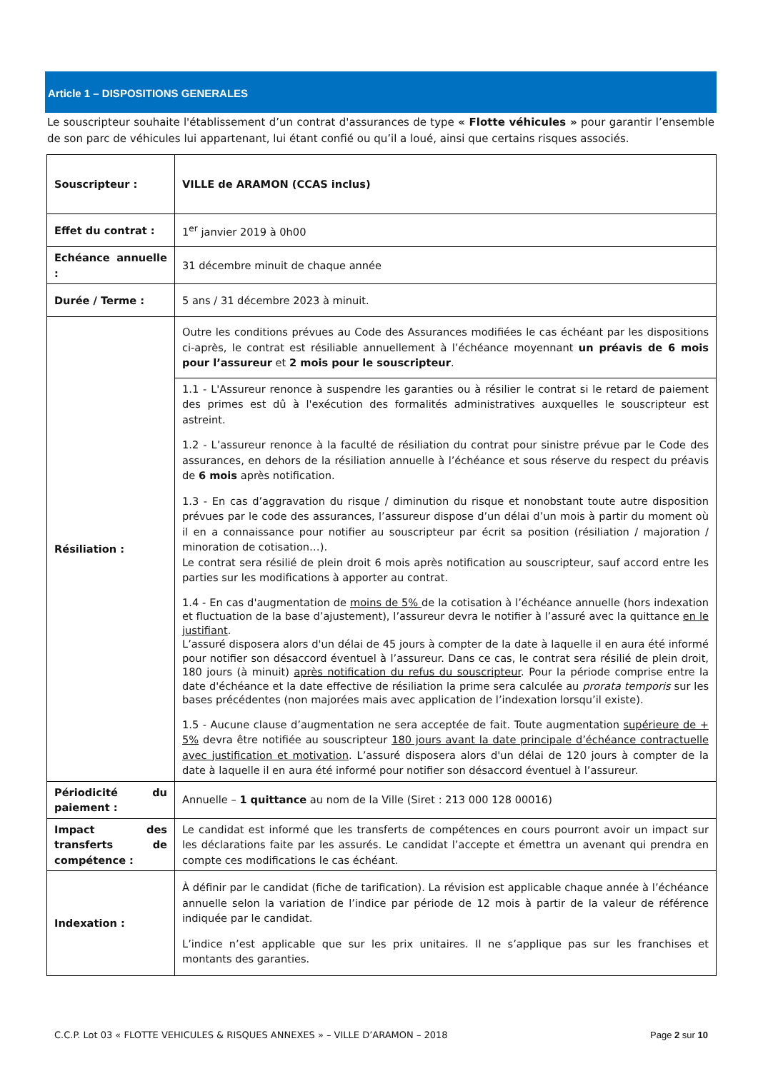Article 1 – DISPOSITIONS GENERALES
Le souscripteur souhaite l'établissement d’un contrat d'assurances de type « Flotte véhicules » pour garantir l’ensemble de son parc de véhicules lui appartenant, lui étant confié ou qu’il a loué, ainsi que certains risques associés.
| Souscripteur : | VILLE de ARAMON (CCAS inclus) |
| Effet du contrat : | 1<sup>er</sup> janvier 2019 à 0h00 |
| Echéance annuelle : | 31 décembre minuit de chaque année |
| Durée / Terme : | 5 ans / 31 décembre 2023 à minuit. |
| Résiliation : | Outre les conditions prévues au Code des Assurances modifiées le cas échéant par les dispositions ci-après, le contrat est résiliable annuellement à l’échéance moyennant un préavis de 6 mois pour l’assureur et 2 mois pour le souscripteur . |
| | 1.1 - L'Assureur renonce à suspendre les garanties ou à résilier le contrat si le retard de paiement des primes est dû à l'exécution des formalités administratives auxquelles le souscripteur est astreint. 1.2 - L’assureur renonce à la faculté de résiliation du contrat pour sinistre prévue par le Code des assurances, en dehors de la résiliation annuelle à l’échéance et sous réserve du respect du préavis de 6 mois après notification. 1.3 - En cas d’aggravation du risque / diminution du risque et nonobstant toute autre disposition prévues par le code des assurances, l’assureur dispose d’un délai d’un mois à partir du moment où il en a connaissance pour notifier au souscripteur par écrit sa position (résiliation / majoration / minoration de cotisation…). Le contrat sera résilié de plein droit 6 mois après notification au souscripteur, sauf accord entre les parties sur les modifications à apporter au contrat. 1.4 - En cas d'augmentation de moins de 5% de la cotisation à l’échéance annuelle (hors indexation et fluctuation de la base d’ajustement), l’assureur devra le notifier à l’assuré avec la quittance en le justifiant . L’assuré disposera alors d'un délai de 45 jours à compter de la date à laquelle il en aura été informé pour notifier son désaccord éventuel à l’assureur. Dans ce cas, le contrat sera résilié de plein droit, 180 jours (à minuit) après notification du refus du souscripteur . Pour la période comprise entre la date d'échéance et la date effective de résiliation la prime sera calculée au prorata temporis sur les bases précédentes (non majorées mais avec application de l’indexation lorsqu’il existe). 1.5 - Aucune clause d’augmentation ne sera acceptée de fait. Toute augmentation supérieure de + 5% devra être notifiée au souscripteur 180 jours avant la date principale d’échéance contractuelle avec justification et motivation . L’assuré disposera alors d'un délai de 120 jours à compter de la date à laquelle il en aura été informé pour notifier son désaccord éventuel à l’assureur. |
| Périodicité du paiement : | Annuelle – 1 quittance au nom de la Ville (Siret : 213 000 128 00016) |
| Impact des transferts de compétence : | Le candidat est informé que les transferts de compétences en cours pourront avoir un impact sur les déclarations faite par les assurés. Le candidat l’accepte et émettra un avenant qui prendra en compte ces modifications le cas échéant. |
| Indexation : | À définir par le candidat (fiche de tarification). La révision est applicable chaque année à l’échéance annuelle selon la variation de l’indice par période de 12 mois à partir de la valeur de référence indiquée par le candidat. L’indice n’est applicable que sur les prix unitaires. Il ne s’applique pas sur les franchises et montants des garanties. |
C.C.P. Lot 03 « FLOTTE VEHICULES & RISQUES ANNEXES » – VILLE D’ARAMON – 2018 Page 2 sur 10